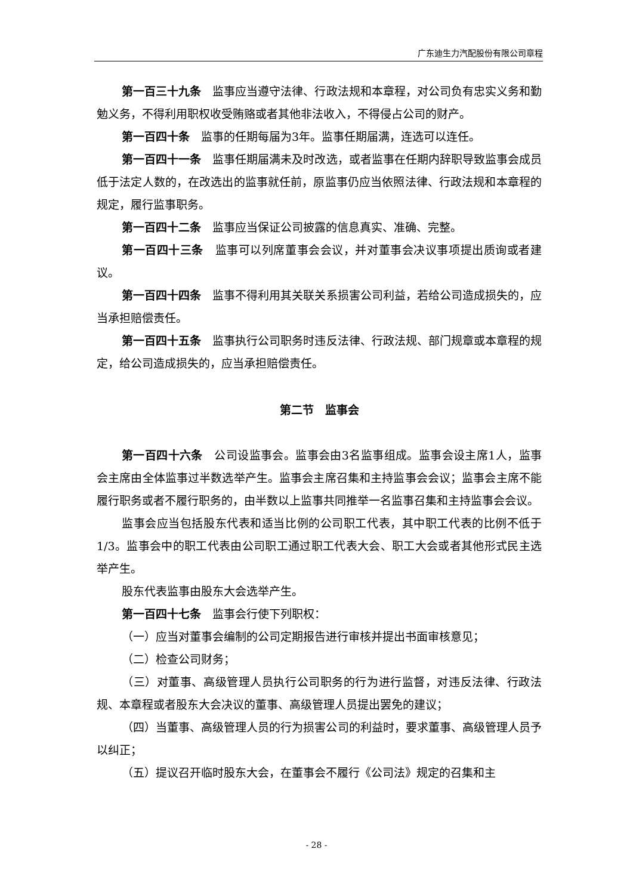广东迪生力汽配股份有限公司章程
第一百三十九条　监事应当遵守法律、行政法规和本章程，对公司负有忠实义务和勤勉义务，不得利用职权收受贿赂或者其他非法收入，不得侵占公司的财产。
第一百四十条　监事的任期每届为3年。监事任期届满，连选可以连任。
第一百四十一条　监事任期届满未及时改选，或者监事在任期内辞职导致监事会成员低于法定人数的，在改选出的监事就任前，原监事仍应当依照法律、行政法规和本章程的规定，履行监事职务。
第一百四十二条　监事应当保证公司披露的信息真实、准确、完整。
第一百四十三条　监事可以列席董事会会议，并对董事会决议事项提出质询或者建议。
第一百四十四条　监事不得利用其关联关系损害公司利益，若给公司造成损失的，应当承担赔偿责任。
第一百四十五条　监事执行公司职务时违反法律、行政法规、部门规章或本章程的规定，给公司造成损失的，应当承担赔偿责任。
第二节　监事会
第一百四十六条　公司设监事会。监事会由3名监事组成。监事会设主席1人，监事会主席由全体监事过半数选举产生。监事会主席召集和主持监事会会议；监事会主席不能履行职务或者不履行职务的，由半数以上监事共同推举一名监事召集和主持监事会会议。
监事会应当包括股东代表和适当比例的公司职工代表，其中职工代表的比例不低于1/3。监事会中的职工代表由公司职工通过职工代表大会、职工大会或者其他形式民主选举产生。
股东代表监事由股东大会选举产生。
第一百四十七条　监事会行使下列职权：
（一）应当对董事会编制的公司定期报告进行审核并提出书面审核意见；
（二）检查公司财务；
（三）对董事、高级管理人员执行公司职务的行为进行监督，对违反法律、行政法规、本章程或者股东大会决议的董事、高级管理人员提出罢免的建议；
（四）当董事、高级管理人员的行为损害公司的利益时，要求董事、高级管理人员予以纠正；
（五）提议召开临时股东大会，在董事会不履行《公司法》规定的召集和主
- 28 -